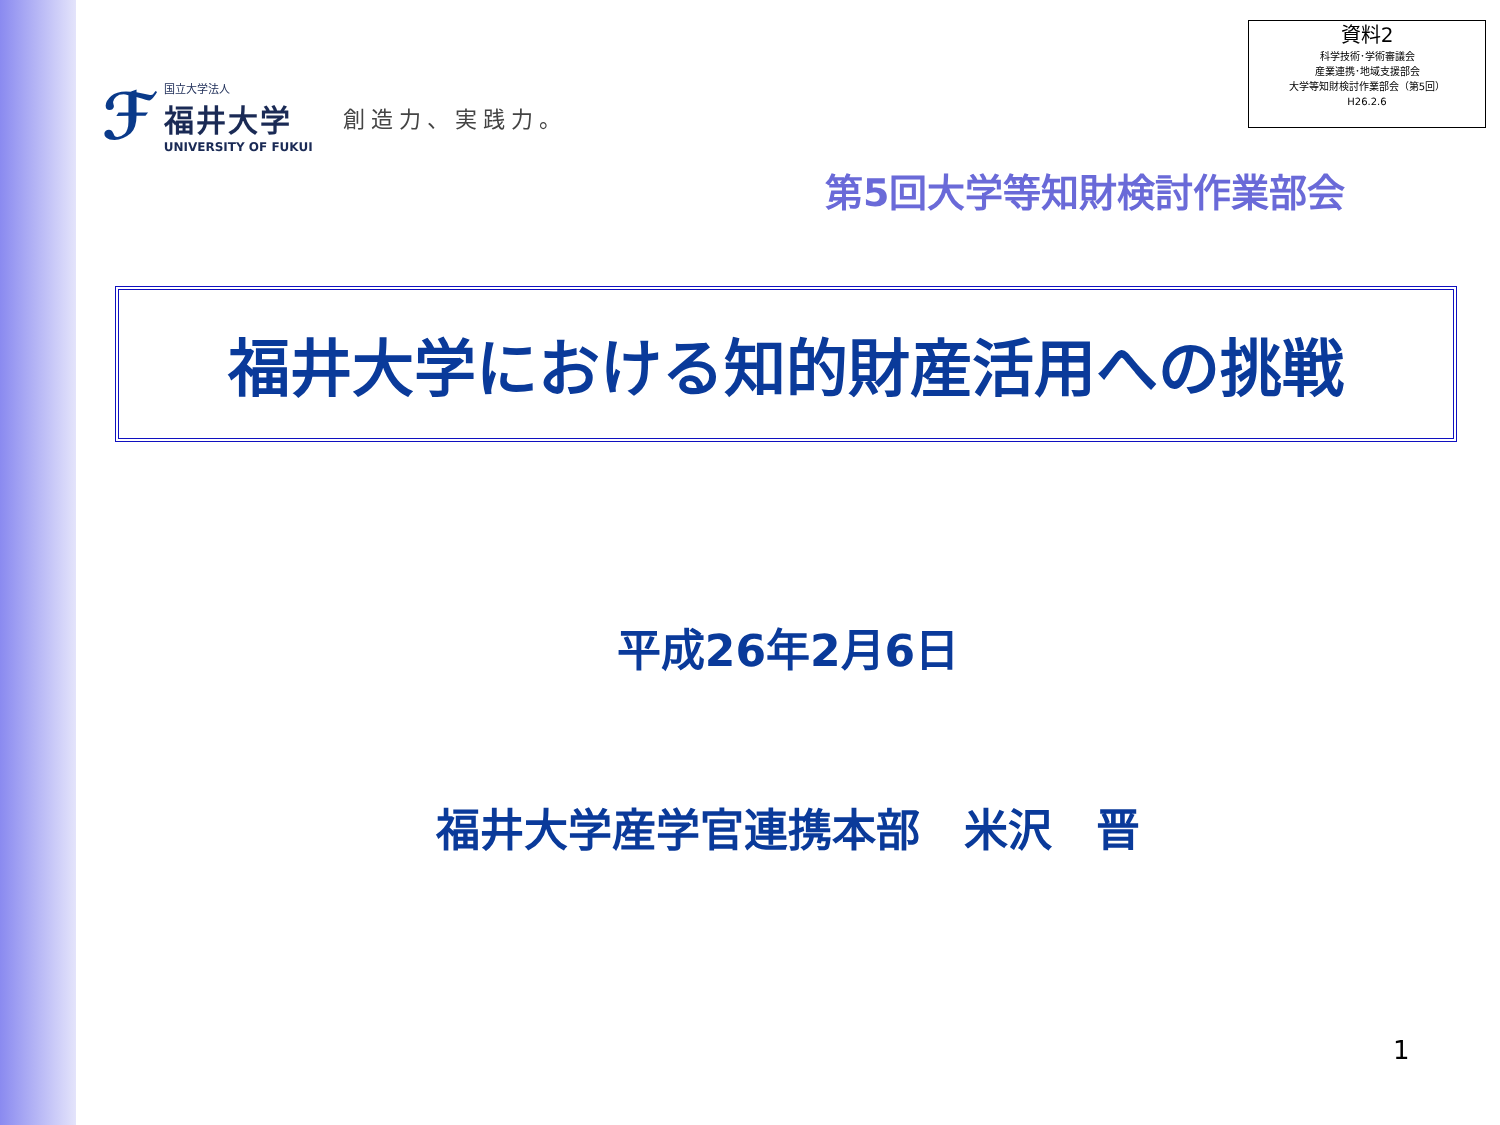資料2
科学技術･学術審議会
産業連携･地域支援部会
大学等知財検討作業部会（第5回）
H26.2.6
ℱ
国立大学法人
福井大学
UNIVERSITY OF FUKUI
創造力、実践力。
第5回大学等知財検討作業部会
福井大学における知的財産活用への挑戦
平成26年2月6日
福井大学産学官連携本部　米沢　晋
1